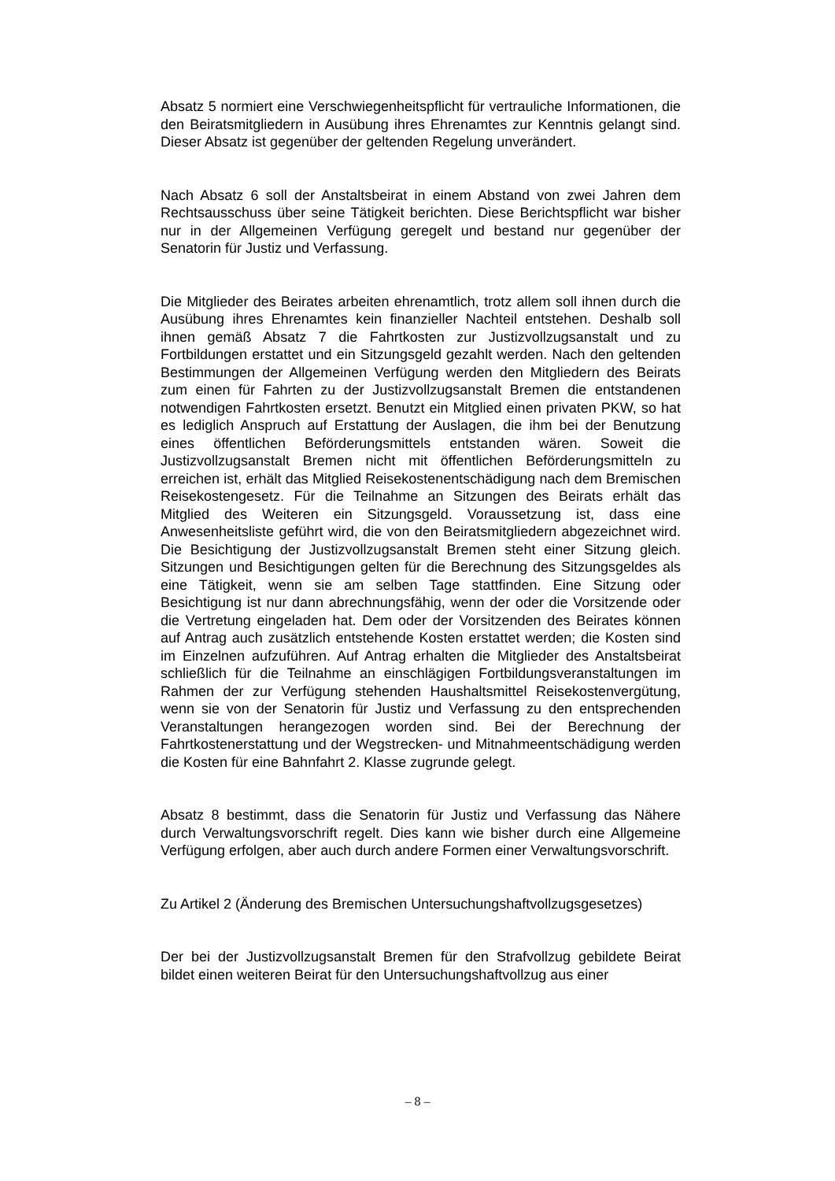Absatz 5 normiert eine Verschwiegenheitspflicht für vertrauliche Informationen, die den Beiratsmitgliedern in Ausübung ihres Ehrenamtes zur Kenntnis gelangt sind. Dieser Absatz ist gegenüber der geltenden Regelung unverändert.
Nach Absatz 6 soll der Anstaltsbeirat in einem Abstand von zwei Jahren dem Rechtsausschuss über seine Tätigkeit berichten. Diese Berichtspflicht war bisher nur in der Allgemeinen Verfügung geregelt und bestand nur gegenüber der Senatorin für Justiz und Verfassung.
Die Mitglieder des Beirates arbeiten ehrenamtlich, trotz allem soll ihnen durch die Ausübung ihres Ehrenamtes kein finanzieller Nachteil entstehen. Deshalb soll ihnen gemäß Absatz 7 die Fahrtkosten zur Justizvollzugsanstalt und zu Fortbildungen erstattet und ein Sitzungsgeld gezahlt werden. Nach den geltenden Bestimmungen der Allgemeinen Verfügung werden den Mitgliedern des Beirats zum einen für Fahrten zu der Justizvollzugsanstalt Bremen die entstandenen notwendigen Fahrtkosten ersetzt. Benutzt ein Mitglied einen privaten PKW, so hat es lediglich Anspruch auf Erstattung der Auslagen, die ihm bei der Benutzung eines öffentlichen Beförderungsmittels entstanden wären. Soweit die Justizvollzugsanstalt Bremen nicht mit öffentlichen Beförderungsmitteln zu erreichen ist, erhält das Mitglied Reisekostenentschädigung nach dem Bremischen Reisekostengesetz. Für die Teilnahme an Sitzungen des Beirats erhält das Mitglied des Weiteren ein Sitzungsgeld. Voraussetzung ist, dass eine Anwesenheitsliste geführt wird, die von den Beiratsmitgliedern abgezeichnet wird. Die Besichtigung der Justizvollzugsanstalt Bremen steht einer Sitzung gleich. Sitzungen und Besichtigungen gelten für die Berechnung des Sitzungsgeldes als eine Tätigkeit, wenn sie am selben Tage stattfinden. Eine Sitzung oder Besichtigung ist nur dann abrechnungsfähig, wenn der oder die Vorsitzende oder die Vertretung eingeladen hat. Dem oder der Vorsitzenden des Beirates können auf Antrag auch zusätzlich entstehende Kosten erstattet werden; die Kosten sind im Einzelnen aufzuführen. Auf Antrag erhalten die Mitglieder des Anstaltsbeirat schließlich für die Teilnahme an einschlägigen Fortbildungsveranstaltungen im Rahmen der zur Verfügung stehenden Haushaltsmittel Reisekostenvergütung, wenn sie von der Senatorin für Justiz und Verfassung zu den entsprechenden Veranstaltungen herangezogen worden sind. Bei der Berechnung der Fahrtkostenerstattung und der Wegstrecken- und Mitnahmeentschädigung werden die Kosten für eine Bahnfahrt 2. Klasse zugrunde gelegt.
Absatz 8 bestimmt, dass die Senatorin für Justiz und Verfassung das Nähere durch Verwaltungsvorschrift regelt. Dies kann wie bisher durch eine Allgemeine Verfügung erfolgen, aber auch durch andere Formen einer Verwaltungsvorschrift.
Zu Artikel 2 (Änderung des Bremischen Untersuchungshaftvollzugsgesetzes)
Der bei der Justizvollzugsanstalt Bremen für den Strafvollzug gebildete Beirat bildet einen weiteren Beirat für den Untersuchungshaftvollzug aus einer
– 8 –